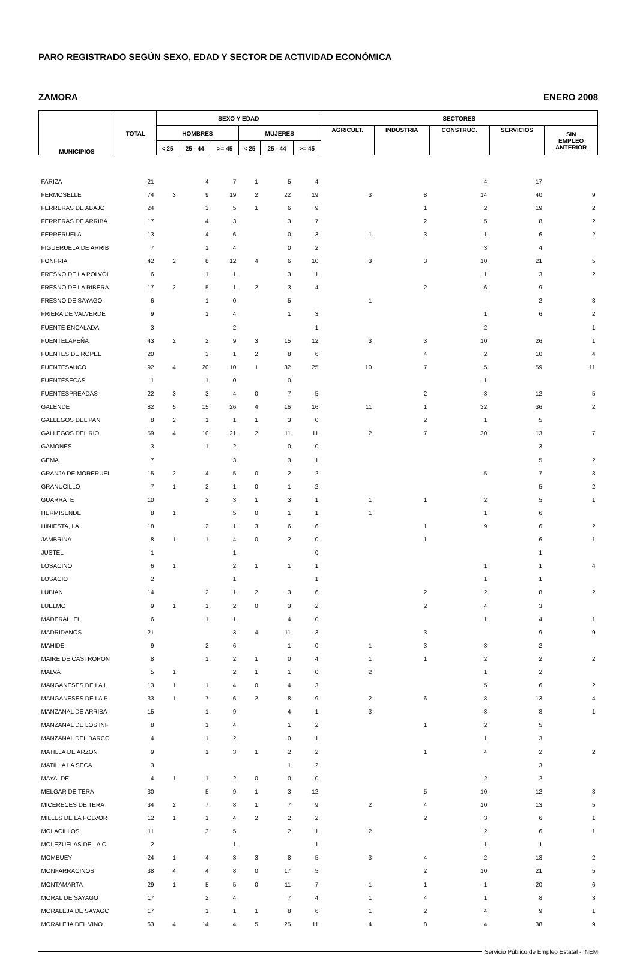PARO REGISTRADO SEGÚN SEXO, EDAD Y SECTOR DE ACTIVIDAD ECONÓMICA
ZAMORA ENERO 2008
| MUNICIPIOS | TOTAL | SEXO Y EDAD | | | | | | SECTORES | | | | |
| --- | --- | --- | --- | --- | --- | --- | --- | --- | --- | --- | --- | --- |
| | | HOMBRES | | | MUJERES | | | AGRICULT. | INDUSTRIA | CONSTRUC. | SERVICIOS | SIN EMPLEO ANTERIOR |
| | | < 25 | 25 - 44 | >= 45 | < 25 | 25 - 44 | >= 45 | | | | | |
| FARIZA | 21 | | 4 | 7 | 1 | 5 | 4 | | | 4 | 17 | |
| FERMOSELLE | 74 | 3 | 9 | 19 | 2 | 22 | 19 | 3 | 8 | 14 | 40 | 9 |
| FERRERAS DE ABAJO | 24 | | 3 | 5 | 1 | 6 | 9 | | 1 | 2 | 19 | 2 |
| FERRERAS DE ARRIBA | 17 | | 4 | 3 | | 3 | 7 | | 2 | 5 | 8 | 2 |
| FERRERUELA | 13 | | 4 | 6 | | 0 | 3 | 1 | 3 | 1 | 6 | 2 |
| FIGUERUELA DE ARRIB | 7 | | 1 | 4 | | 0 | 2 | | | 3 | 4 | |
| FONFRIA | 42 | 2 | 8 | 12 | 4 | 6 | 10 | 3 | 3 | 10 | 21 | 5 |
| FRESNO DE LA POLVOI | 6 | | 1 | 1 | | 3 | 1 | | | 1 | 3 | 2 |
| FRESNO DE LA RIBERA | 17 | 2 | 5 | 1 | 2 | 3 | 4 | | 2 | 6 | 9 | |
| FRESNO DE SAYAGO | 6 | | 1 | 0 | | 5 | | 1 | | | 2 | 3 |
| FRIERA DE VALVERDE | 9 | | 1 | 4 | | 1 | 3 | | | 1 | 6 | 2 |
| FUENTE ENCALADA | 3 | | | 2 | | | 1 | | | 2 | | 1 |
| FUENTELAPEÑA | 43 | 2 | 2 | 9 | 3 | 15 | 12 | 3 | 3 | 10 | 26 | 1 |
| FUENTES DE ROPEL | 20 | | 3 | 1 | 2 | 8 | 6 | | 4 | 2 | 10 | 4 |
| FUENTESAUCO | 92 | 4 | 20 | 10 | 1 | 32 | 25 | 10 | 7 | 5 | 59 | 11 |
| FUENTESECAS | 1 | | 1 | 0 | | 0 | | | | 1 | | |
| FUENTESPREADAS | 22 | 3 | 3 | 4 | 0 | 7 | 5 | | 2 | 3 | 12 | 5 |
| GALENDE | 82 | 5 | 15 | 26 | 4 | 16 | 16 | 11 | 1 | 32 | 36 | 2 |
| GALLEGOS DEL PAN | 8 | 2 | 1 | 1 | 1 | 3 | 0 | | 2 | 1 | 5 | |
| GALLEGOS DEL RIO | 59 | 4 | 10 | 21 | 2 | 11 | 11 | 2 | 7 | 30 | 13 | 7 |
| GAMONES | 3 | | 1 | 2 | | 0 | 0 | | | | 3 | |
| GEMA | 7 | | | 3 | | 3 | 1 | | | | 5 | 2 |
| GRANJA DE MORERUEI | 15 | 2 | 4 | 5 | 0 | 2 | 2 | | | 5 | 7 | 3 |
| GRANUCILLO | 7 | 1 | 2 | 1 | 0 | 1 | 2 | | | | 5 | 2 |
| GUARRATE | 10 | | 2 | 3 | 1 | 3 | 1 | 1 | 1 | 2 | 5 | 1 |
| HERMISENDE | 8 | 1 | | 5 | 0 | 1 | 1 | 1 | | 1 | 6 | |
| HINIESTA, LA | 18 | | 2 | 1 | 3 | 6 | 6 | | 1 | 9 | 6 | 2 |
| JAMBRINA | 8 | 1 | 1 | 4 | 0 | 2 | 0 | | 1 | | 6 | 1 |
| JUSTEL | 1 | | | 1 | | | 0 | | | | 1 | |
| LOSACINO | 6 | 1 | | 2 | 1 | 1 | 1 | | | 1 | 1 | 4 |
| LOSACIO | 2 | | | 1 | | | 1 | | | 1 | 1 | |
| LUBIAN | 14 | | 2 | 1 | 2 | 3 | 6 | | 2 | 2 | 8 | 2 |
| LUELMO | 9 | 1 | 1 | 2 | 0 | 3 | 2 | | 2 | 4 | 3 | |
| MADERAL, EL | 6 | | 1 | 1 | | 4 | 0 | | | 1 | 4 | 1 |
| MADRIDANOS | 21 | | | 3 | 4 | 11 | 3 | | 3 | | 9 | 9 |
| MAHIDE | 9 | | 2 | 6 | | 1 | 0 | 1 | 3 | 3 | 2 | |
| MAIRE DE CASTROPON | 8 | | 1 | 2 | 1 | 0 | 4 | 1 | 1 | 2 | 2 | 2 |
| MALVA | 5 | 1 | | 2 | 1 | 1 | 0 | 2 | | 1 | 2 | |
| MANGANESES DE LA L | 13 | 1 | 1 | 4 | 0 | 4 | 3 | | | 5 | 6 | 2 |
| MANGANESES DE LA P | 33 | 1 | 7 | 6 | 2 | 8 | 9 | 2 | 6 | 8 | 13 | 4 |
| MANZANAL DE ARRIBA | 15 | | 1 | 9 | | 4 | 1 | 3 | | 3 | 8 | 1 |
| MANZANAL DE LOS INF | 8 | | 1 | 4 | | 1 | 2 | | 1 | 2 | 5 | |
| MANZANAL DEL BARCC | 4 | | 1 | 2 | | 0 | 1 | | | 1 | 3 | |
| MATILLA DE ARZON | 9 | | 1 | 3 | 1 | 2 | 2 | | 1 | 4 | 2 | 2 |
| MATILLA LA SECA | 3 | | | | | 1 | 2 | | | | 3 | |
| MAYALDE | 4 | 1 | 1 | 2 | 0 | 0 | 0 | | | 2 | 2 | |
| MELGAR DE TERA | 30 | | 5 | 9 | 1 | 3 | 12 | | 5 | 10 | 12 | 3 |
| MICERECES DE TERA | 34 | 2 | 7 | 8 | 1 | 7 | 9 | 2 | 4 | 10 | 13 | 5 |
| MILLES DE LA POLVOR | 12 | 1 | 1 | 4 | 2 | 2 | 2 | | 2 | 3 | 6 | 1 |
| MOLACILLOS | 11 | | 3 | 5 | | 2 | 1 | 2 | | 2 | 6 | 1 |
| MOLEZUELAS DE LA C | 2 | | | 1 | | | 1 | | | 1 | 1 | |
| MOMBUEY | 24 | 1 | 4 | 3 | 3 | 8 | 5 | 3 | 4 | 2 | 13 | 2 |
| MONFARRACINOS | 38 | 4 | 4 | 8 | 0 | 17 | 5 | | 2 | 10 | 21 | 5 |
| MONTAMARTA | 29 | 1 | 5 | 5 | 0 | 11 | 7 | 1 | 1 | 1 | 20 | 6 |
| MORAL DE SAYAGO | 17 | | 2 | 4 | | 7 | 4 | 1 | 4 | 1 | 8 | 3 |
| MORALEJA DE SAYAGC | 17 | | 1 | 1 | 1 | 8 | 6 | 1 | 2 | 4 | 9 | 1 |
| MORALEJA DEL VINO | 63 | 4 | 14 | 4 | 5 | 25 | 11 | 4 | 8 | 4 | 38 | 9 |
Servicio Público de Empleo Estatal - INEM